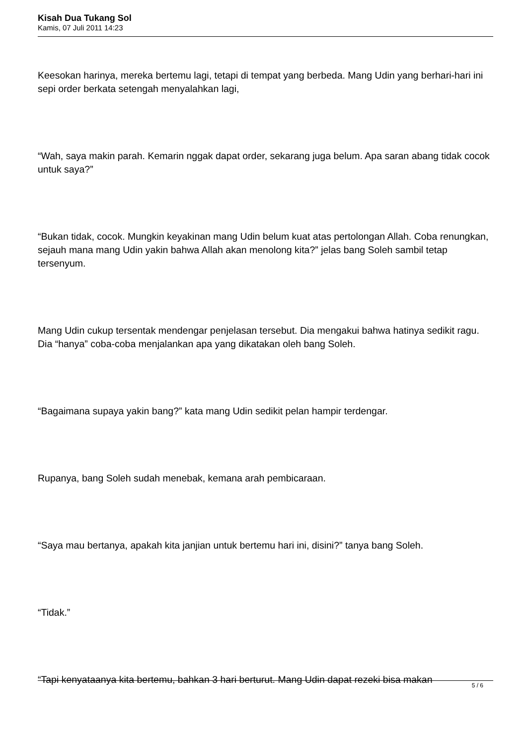Kisah Dua Tukang Sol
Kamis, 07 Juli 2011 14:23
Keesokan harinya, mereka bertemu lagi, tetapi di tempat yang berbeda. Mang Udin yang berhari-hari ini sepi order berkata setengah menyalahkan lagi,
“Wah, saya makin parah. Kemarin nggak dapat order, sekarang juga belum. Apa saran abang tidak cocok untuk saya?”
“Bukan tidak, cocok. Mungkin keyakinan mang Udin belum kuat atas pertolongan Allah. Coba renungkan, sejauh mana mang Udin yakin bahwa Allah akan menolong kita?” jelas bang Soleh sambil tetap tersenyum.
Mang Udin cukup tersentak mendengar penjelasan tersebut. Dia mengakui bahwa hatinya sedikit ragu. Dia “hanya” coba-coba menjalankan apa yang dikatakan oleh bang Soleh.
“Bagaimana supaya yakin bang?” kata mang Udin sedikit pelan hampir terdengar.
Rupanya, bang Soleh sudah menebak, kemana arah pembicaraan.
“Saya mau bertanya, apakah kita janjian untuk bertemu hari ini, disini?” tanya bang Soleh.
“Tidak.”
“Tapi kenyataanya kita bertemu, bahkan 3 hari berturut. Mang Udin dapat rezeki bisa makan
5 / 6